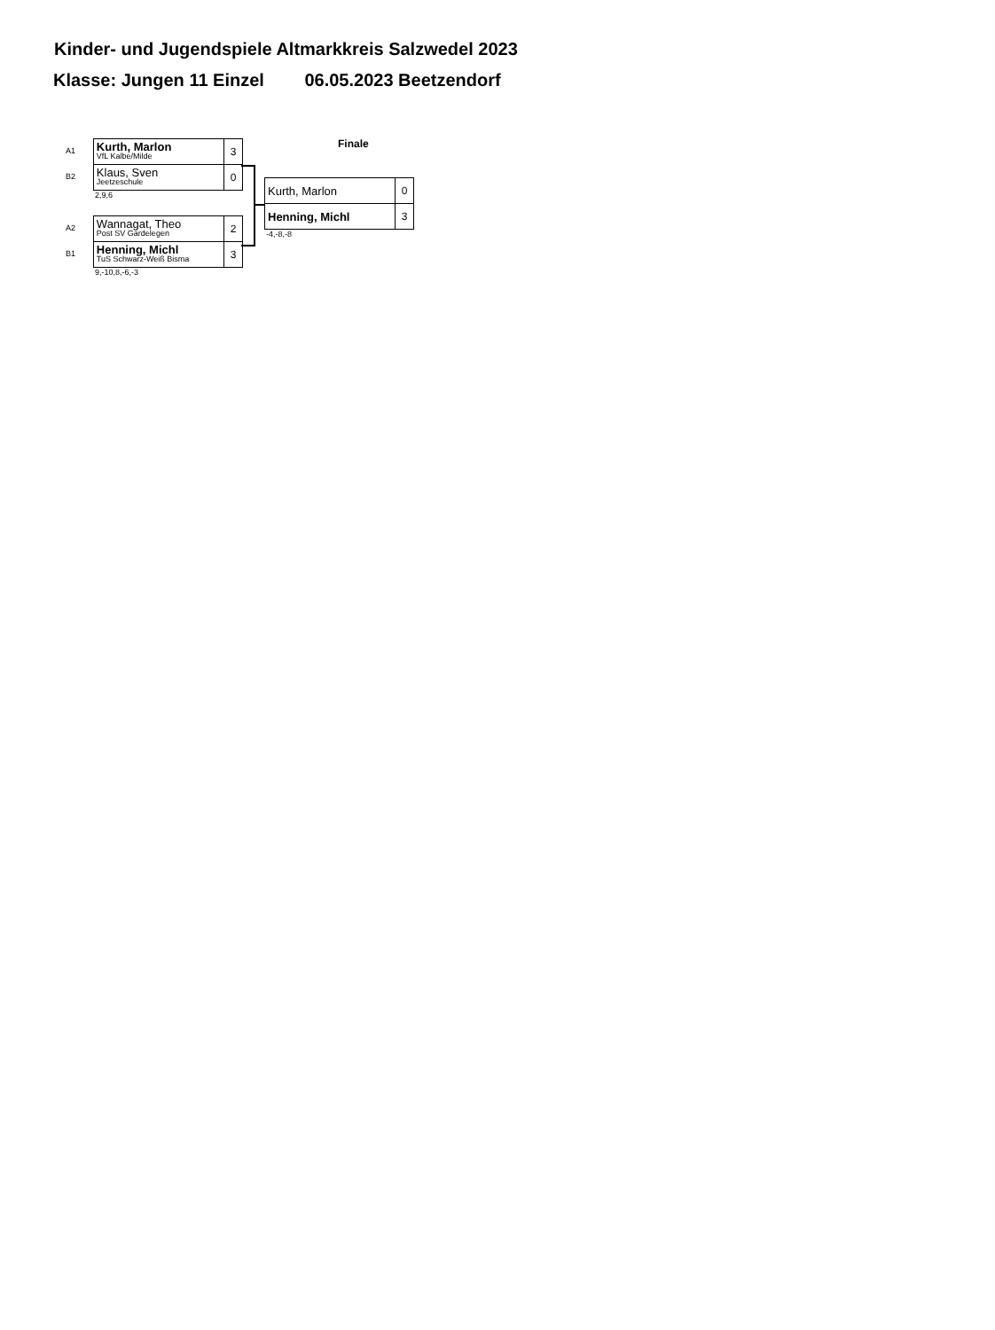Kinder- und Jugendspiele Altmarkkreis Salzwedel 2023
Klasse: Jungen 11 Einzel 06.05.2023 Beetzendorf
A1
B2
| Kurth, Marlon VfL Kalbe/Milde | 3 |
| Klaus, Sven Jeetzeschule | 0 |
2,9,6
A2
B1
| Wannagat, Theo Post SV Gardelegen | 2 |
| Henning, Michl TuS Schwarz-Weiß Bisma | 3 |
9,-10,8,-6,-3
Finale
| Kurth, Marlon | 0 |
| Henning, Michl | 3 |
-4,-8,-8